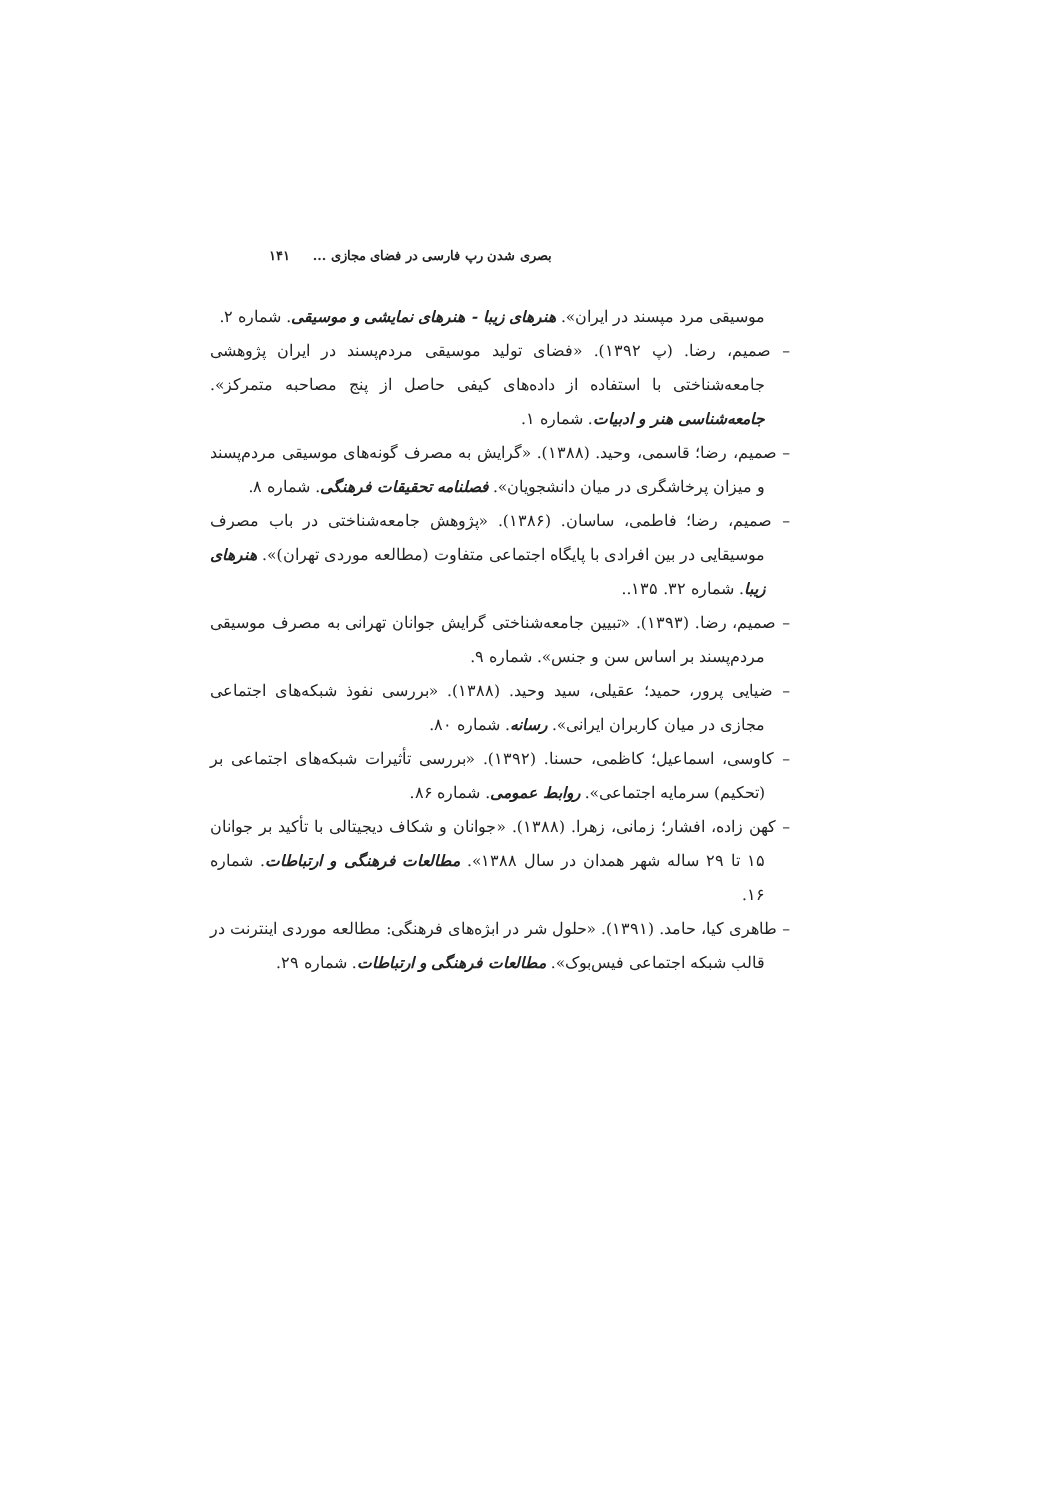بصری شدن رپ فارسی در فضای مجازی ... ۱۴۱
موسیقی مرد مپسند در ایران». هنرهای زیبا - هنرهای نمایشی و موسیقی. شماره ۲.
– صمیم، رضا. (پ ۱۳۹۲). «فضای تولید موسیقی مردم‌پسند در ایران پژوهشی جامعه‌شناختی با استفاده از داده‌های کیفی حاصل از پنج مصاحبه متمرکز». جامعه‌شناسی هنر و ادبیات. شماره ۱.
– صمیم، رضا؛ قاسمی، وحید. (۱۳۸۸). «گرایش به مصرف گونه‌های موسیقی مردم‌پسند و میزان پرخاشگری در میان دانشجویان». فصلنامه تحقیقات فرهنگی. شماره ۸.
– صمیم، رضا؛ فاطمی، ساسان. (۱۳۸۶). «پژوهش جامعه‌شناختی در باب مصرف موسیقایی در بین افرادی با پایگاه اجتماعی متفاوت (مطالعه موردی تهران)». هنرهای زیبا. شماره ۳۲. ۱۳۵..
– صمیم، رضا. (۱۳۹۳). «تبیین جامعه‌شناختی گرایش جوانان تهرانی به مصرف موسیقی مردم‌پسند بر اساس سن و جنس». شماره ۹.
– ضیایی پرور، حمید؛ عقیلی، سید وحید. (۱۳۸۸). «بررسی نفوذ شبکه‌های اجتماعی مجازی در میان کاربران ایرانی». رسانه. شماره ۸۰.
– کاوسی، اسماعیل؛ کاظمی، حسنا. (۱۳۹۲). «بررسی تأثیرات شبکه‌های اجتماعی بر (تحکیم) سرمایه اجتماعی». روابط عمومی. شماره ۸۶.
– کهن زاده، افشار؛ زمانی، زهرا. (۱۳۸۸). «جوانان و شکاف دیجیتالی با تأکید بر جوانان ۱۵ تا ۲۹ ساله شهر همدان در سال ۱۳۸۸». مطالعات فرهنگی و ارتباطات. شماره ۱۶.
– طاهری کیا، حامد. (۱۳۹۱). «حلول شر در ابژه‌های فرهنگی: مطالعه موردی اینترنت در قالب شبکه اجتماعی فیس‌بوک». مطالعات فرهنگی و ارتباطات. شماره ۲۹.